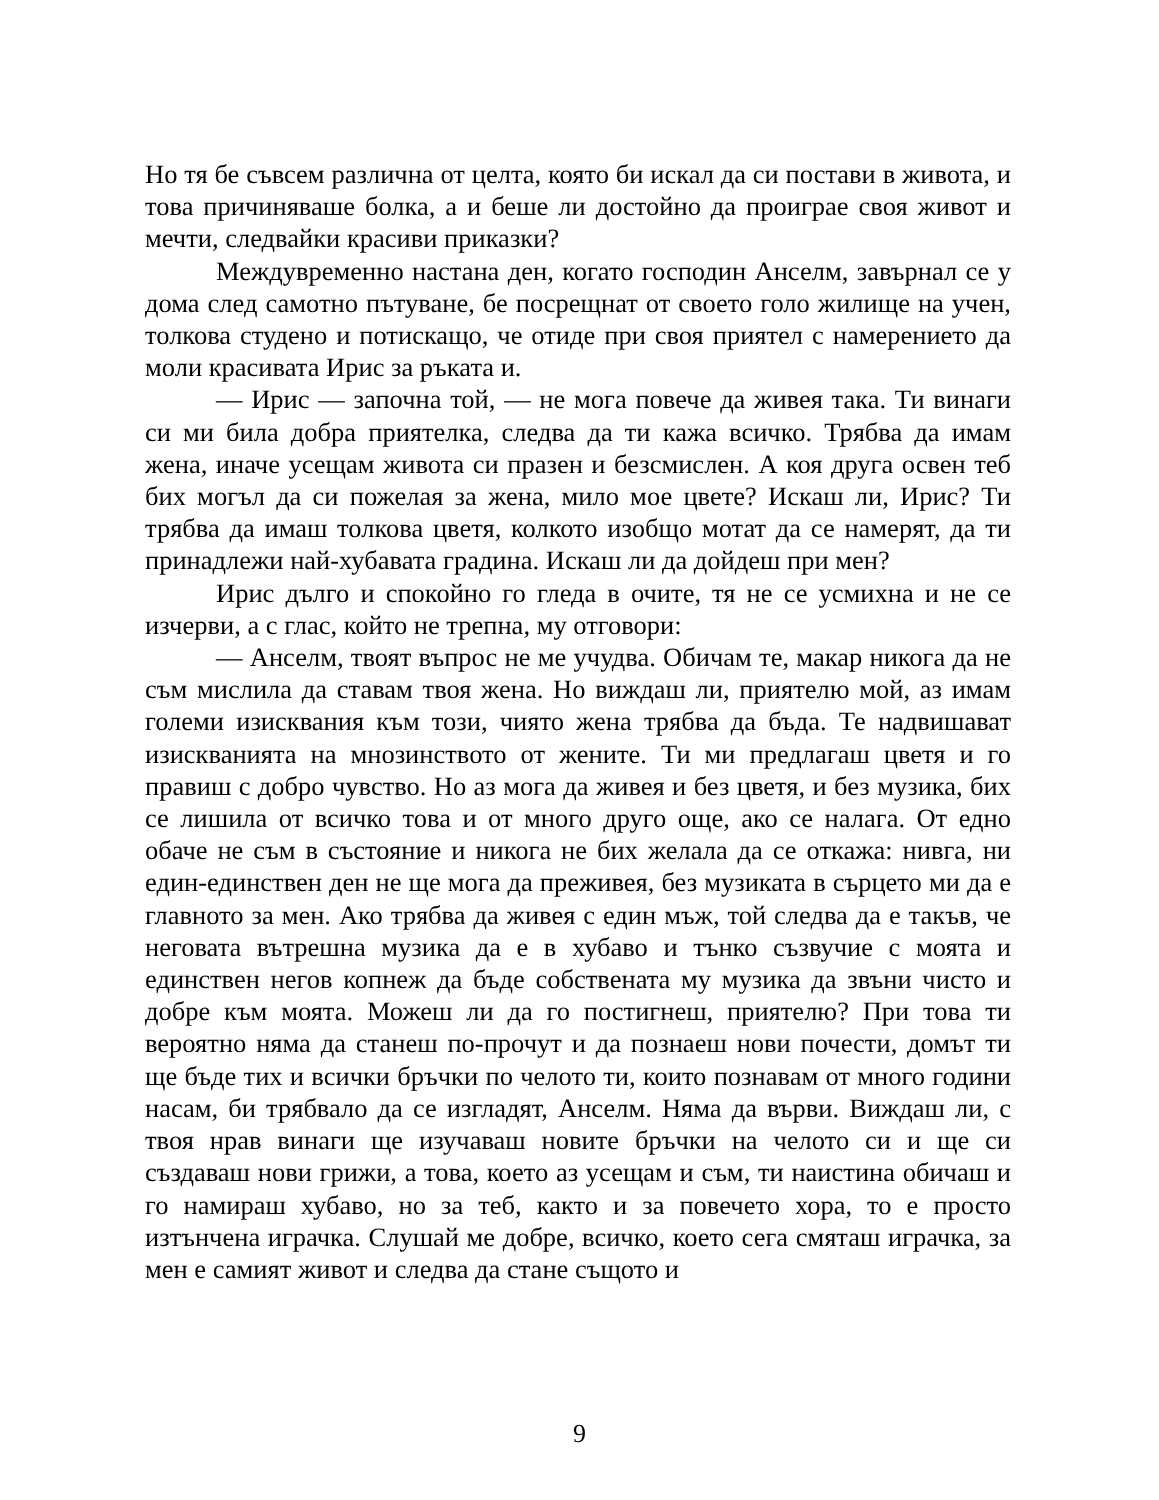Но тя бе съвсем различна от целта, която би искал да си постави в живота, и това причиняваше болка, а и беше ли достойно да проиграе своя живот и мечти, следвайки красиви приказки?
Междувременно настана ден, когато господин Анселм, завърнал се у дома след самотно пътуване, бе посрещнат от своето голо жилище на учен, толкова студено и потискащо, че отиде при своя приятел с намерението да моли красивата Ирис за ръката и.
— Ирис — започна той, — не мога повече да живея така. Ти винаги си ми била добра приятелка, следва да ти кажа всичко. Трябва да имам жена, иначе усещам живота си празен и безсмислен. А коя друга освен теб бих могъл да си пожелая за жена, мило мое цвете? Искаш ли, Ирис? Ти трябва да имаш толкова цветя, колкото изобщо мотат да се намерят, да ти принадлежи най-хубавата градина. Искаш ли да дойдеш при мен?
Ирис дълго и спокойно го гледа в очите, тя не се усмихна и не се изчерви, а с глас, който не трепна, му отговори:
— Анселм, твоят въпрос не ме учудва. Обичам те, макар никога да не съм мислила да ставам твоя жена. Но виждаш ли, приятелю мой, аз имам големи изисквания към този, чиято жена трябва да бъда. Те надвишават изискванията на мнозинството от жените. Ти ми предлагаш цветя и го правиш с добро чувство. Но аз мога да живея и без цветя, и без музика, бих се лишила от всичко това и от много друго още, ако се налага. От едно обаче не съм в състояние и никога не бих желала да се откажа: нивга, ни един-единствен ден не ще мога да преживея, без музиката в сърцето ми да е главното за мен. Ако трябва да живея с един мъж, той следва да е такъв, че неговата вътрешна музика да е в хубаво и тънко съзвучие с моята и единствен негов копнеж да бъде собствената му музика да звъни чисто и добре към моята. Можеш ли да го постигнеш, приятелю? При това ти вероятно няма да станеш по-прочут и да познаеш нови почести, домът ти ще бъде тих и всички бръчки по челото ти, които познавам от много години насам, би трябвало да се изгладят, Анселм. Няма да върви. Виждаш ли, с твоя нрав винаги ще изучаваш новите бръчки на челото си и ще си създаваш нови грижи, а това, което аз усещам и съм, ти наистина обичаш и го намираш хубаво, но за теб, както и за повечето хора, то е просто изтънчена играчка. Слушай ме добре, всичко, което сега смяташ играчка, за мен е самият живот и следва да стане същото и
9